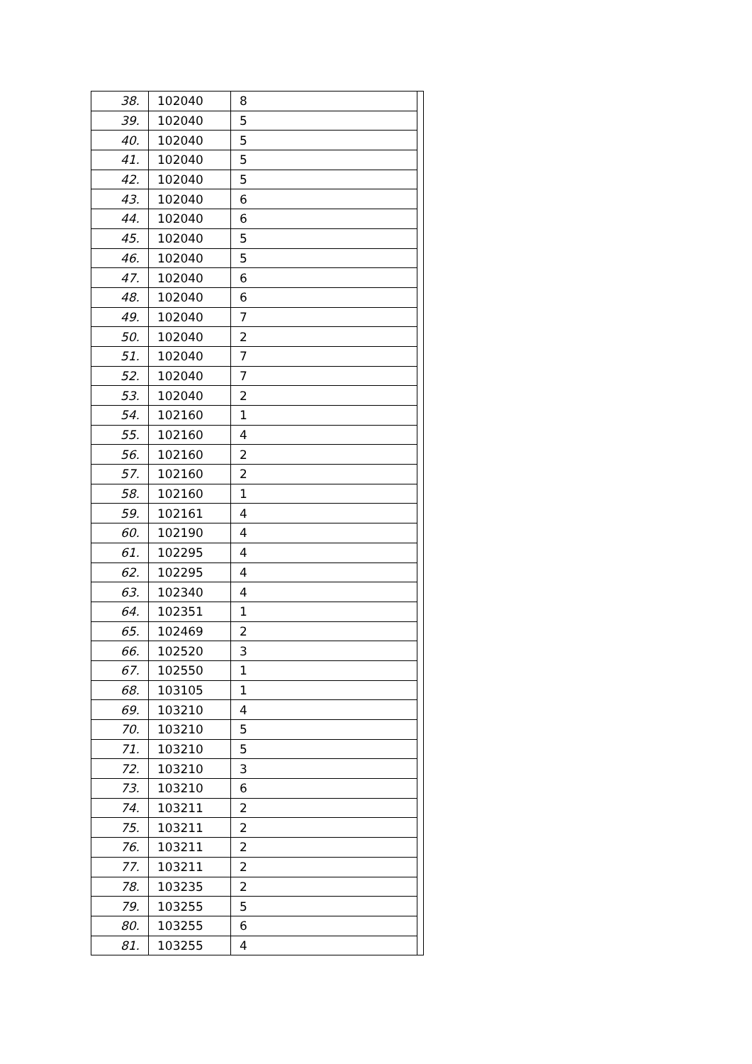| 38. | 102040 | 8 | |
| 39. | 102040 | 5 | |
| 40. | 102040 | 5 | |
| 41. | 102040 | 5 | |
| 42. | 102040 | 5 | |
| 43. | 102040 | 6 | |
| 44. | 102040 | 6 | |
| 45. | 102040 | 5 | |
| 46. | 102040 | 5 | |
| 47. | 102040 | 6 | |
| 48. | 102040 | 6 | |
| 49. | 102040 | 7 | |
| 50. | 102040 | 2 | |
| 51. | 102040 | 7 | |
| 52. | 102040 | 7 | |
| 53. | 102040 | 2 | |
| 54. | 102160 | 1 | |
| 55. | 102160 | 4 | |
| 56. | 102160 | 2 | |
| 57. | 102160 | 2 | |
| 58. | 102160 | 1 | |
| 59. | 102161 | 4 | |
| 60. | 102190 | 4 | |
| 61. | 102295 | 4 | |
| 62. | 102295 | 4 | |
| 63. | 102340 | 4 | |
| 64. | 102351 | 1 | |
| 65. | 102469 | 2 | |
| 66. | 102520 | 3 | |
| 67. | 102550 | 1 | |
| 68. | 103105 | 1 | |
| 69. | 103210 | 4 | |
| 70. | 103210 | 5 | |
| 71. | 103210 | 5 | |
| 72. | 103210 | 3 | |
| 73. | 103210 | 6 | |
| 74. | 103211 | 2 | |
| 75. | 103211 | 2 | |
| 76. | 103211 | 2 | |
| 77. | 103211 | 2 | |
| 78. | 103235 | 2 | |
| 79. | 103255 | 5 | |
| 80. | 103255 | 6 | |
| 81. | 103255 | 4 | |